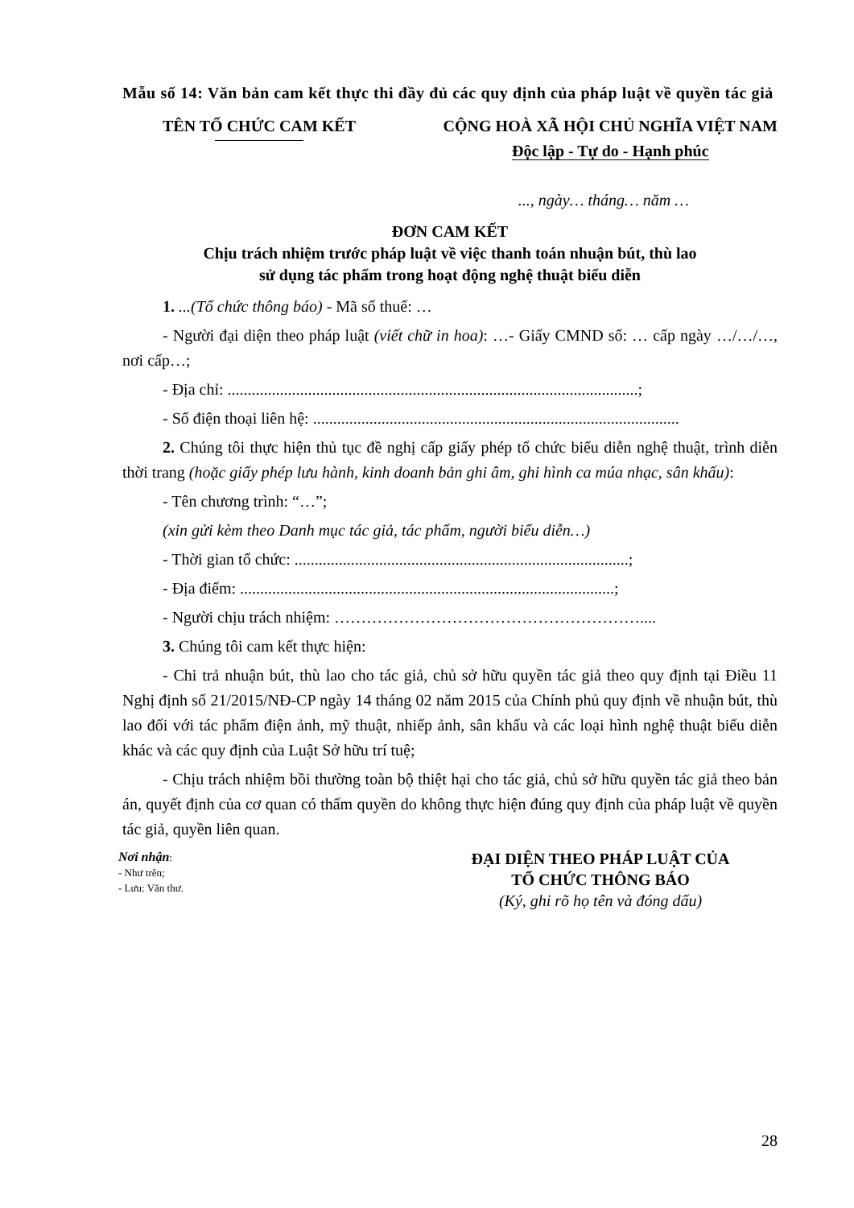Mẫu số 14: Văn bản cam kết thực thi đầy đủ các quy định của pháp luật về quyền tác giả
TÊN TỔ CHỨC CAM KẾT CỘNG HOÀ XÃ HỘI CHỦ NGHĨA VIỆT NAM
Độc lập - Tự do - Hạnh phúc
..., ngày… tháng… năm …
ĐƠN CAM KẾT
Chịu trách nhiệm trước pháp luật về việc thanh toán nhuận bút, thù lao
sử dụng tác phẩm trong hoạt động nghệ thuật biểu diễn
1. ...(Tổ chức thông báo) - Mã số thuế: …
- Người đại diện theo pháp luật (viết chữ in hoa): …- Giấy CMND số: … cấp ngày …/…/…, nơi cấp…;
- Địa chỉ: ......................................................................................................;
- Số điện thoại liên hệ: ...........................................................................................
2. Chúng tôi thực hiện thủ tục đề nghị cấp giấy phép tổ chức biểu diễn nghệ thuật, trình diễn thời trang (hoặc giấy phép lưu hành, kinh doanh bản ghi âm, ghi hình ca múa nhạc, sân khấu):
- Tên chương trình: “…”;
(xin gửi kèm theo Danh mục tác giả, tác phẩm, người biểu diễn…)
- Thời gian tổ chức: ...................................................................................;
- Địa điểm: .............................................................................................;
- Người chịu trách nhiệm: …………………………………………………....
3. Chúng tôi cam kết thực hiện:
- Chi trả nhuận bút, thù lao cho tác giả, chủ sở hữu quyền tác giả theo quy định tại Điều 11 Nghị định số 21/2015/NĐ-CP ngày 14 tháng 02 năm 2015 của Chính phủ quy định về nhuận bút, thù lao đối với tác phẩm điện ảnh, mỹ thuật, nhiếp ảnh, sân khấu và các loại hình nghệ thuật biểu diễn khác và các quy định của Luật Sở hữu trí tuệ;
- Chịu trách nhiệm bồi thường toàn bộ thiệt hại cho tác giả, chủ sở hữu quyền tác giả theo bản án, quyết định của cơ quan có thẩm quyền do không thực hiện đúng quy định của pháp luật về quyền tác giả, quyền liên quan.
Nơi nhận:
- Như trên;
- Lưu: Văn thư.
ĐẠI DIỆN THEO PHÁP LUẬT CỦA
TỔ CHỨC THÔNG BÁO
(Ký, ghi rõ họ tên và đóng dấu)
28